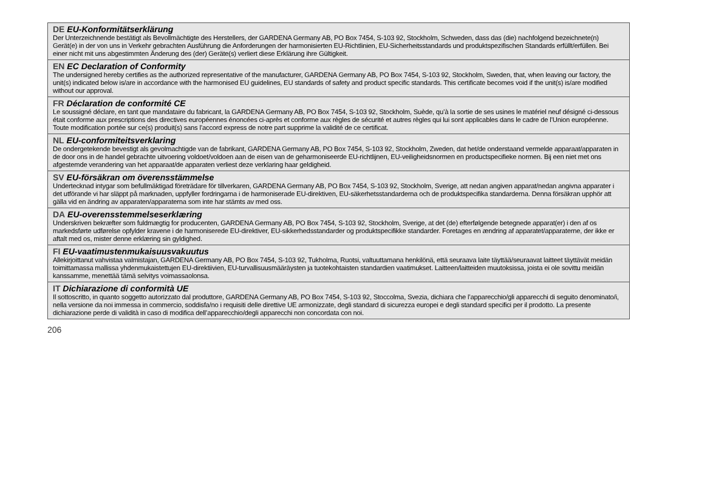DE EU-Konformitätserklärung
Der Unterzeichnende bestätigt als Bevollmächtigte des Herstellers, der GARDENA Germany AB, PO Box 7454, S-103 92, Stockholm, Schweden, dass das (die) nachfolgend bezeichnete(n) Gerät(e) in der von uns in Verkehr gebrachten Ausführung die Anforderungen der harmonisierten EU-Richtlinien, EU-Sicherheits­standards und produktspezifischen Standards erfüllt/erfüllen. Bei einer nicht mit uns abgestimmten Änderung des (der) Geräte(s) verliert diese Erklärung ihre Gültigkeit.
EN EC Declaration of Conformity
The undersigned hereby certifies as the authorized representative of the manufacturer, GARDENA Germany AB, PO Box 7454, S-103 92, Stockholm, Sweden, that, when leaving our factory, the unit(s) indicated below is/are in accordance with the harmonised EU guidelines, EU standards of safety and product specific standards. This certificate becomes void if the unit(s) is/are modified without our approval.
FR Déclaration de conformité CE
Le soussigné déclare, en tant que mandataire du fabricant, la GARDENA Germany AB, PO Box 7454, S-103 92, Stockholm, Suède, qu’à la sortie de ses usines le matériel neuf désigné ci-dessous était conforme aux prescriptions des directives européennes énoncées ci-après et conforme aux règles de sécurité et autres règles qui lui sont applicables dans le cadre de l’Union européenne. Toute modification portée sur ce(s) produit(s) sans l’accord express de notre part supprime la validité de ce certificat.
NL EU-conformiteitsverklaring
De ondergetekende bevestigt als gevolmachtigde van de fabrikant, GARDENA Germany AB, PO Box 7454, S-103 92, Stockholm, Zweden, dat het/de onderstaand vermelde apparaat/apparaten in de door ons in de handel gebrachte uitvoering voldoet/voldoen aan de eisen van de geharmoniseerde EU-richtlijnen, EU-veilig­heidsnormen en productspecifieke normen. Bij een niet met ons afgestemde verandering van het apparaat/de apparaten verliest deze verklaring haar geldigheid.
SV EU-försäkran om överensstämmelse
Undertecknad intygar som befullmäktigad företrädare för tillverkaren, GARDENA Germany AB, PO Box 7454, S-103 92, Stockholm, Sverige, att nedan angiven apparat/nedan angivna apparater i det utförande vi har släppt på marknaden, uppfyller fordringarna i de harmoniserade EU-direktiven, EU-säkerhetsstandarder­na och de produktspecifika standarderna. Denna försäkran upphör att gälla vid en ändring av apparaten/apparaterna som inte har stämts av med oss.
DA EU-overensstemmelseserklæring
Underskriven bekræfter som fuldmægtig for producenten, GARDENA Germany AB, PO Box 7454, S-103 92, Stockholm, Sverige, at det (de) efterfølgende betegnede apparat(er) i den af os markedsførte udførelse opfylder kravene i de harmoniserede EU-direktiver, EU-sikkerhedsstandarder og produktspecifikke standarder. Foretages en ændring af apparatet/apparaterne, der ikke er aftalt med os, mister denne erklæring sin gyldighed.
FI EU-vaatimustenmukaisuusvakuutus
Allekirjoittanut vahvistaa valmistajan, GARDENA Germany AB, PO Box 7454, S-103 92, Tukholma, Ruotsi, valtuuttamana henkilönä, että seuraava laite täyt­tää/seuraavat laitteet täyttävät meidän toimittamassa mallissa yhdenmukaistettujen EU-direktiivien, EU-turvallisuusmääräysten ja tuotekohtaisten standardien vaatimukset. Laitteen/laitteiden muutoksissa, joista ei ole sovittu meidän kanssamme, menettää tämä selvitys voimassaolonsa.
IT Dichiarazione di conformità UE
Il sottoscritto, in quanto soggetto autorizzato dal produttore, GARDENA Germany AB, PO Box 7454, S-103 92, Stoccolma, Svezia, dichiara che l’apparecchio/gli apparecchi di seguito denominato/i, nella versione da noi immessa in commercio, soddisfa/no i requisiti delle direttive UE armonizzate, degli standard di sicurezza europei e degli standard specifici per il prodotto. La presente dichiarazione perde di validità in caso di modifica dell’apparecchio/degli apparecchi non concordata con noi.
206